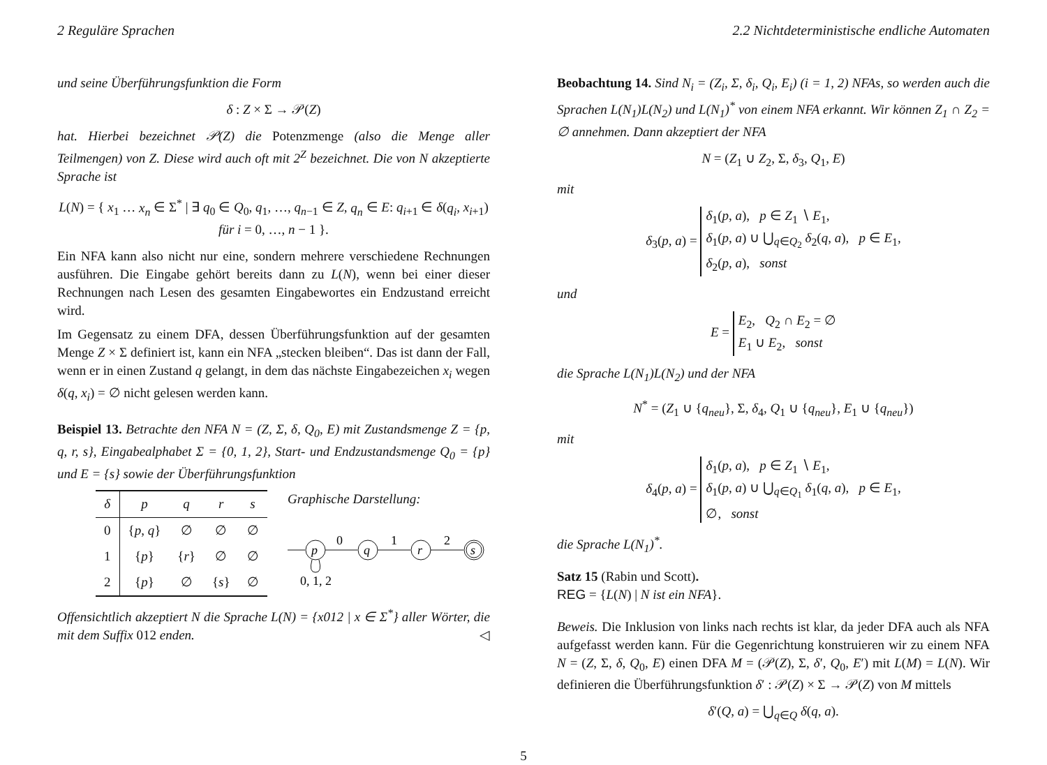2 Reguläre Sprachen 2.2 Nichtdeterministische endliche Automaten
und seine Überführungsfunktion die Form
δ : Z × Σ → 𝒫(Z)
hat. Hierbei bezeichnet 𝒫(Z) die Potenzmenge (also die Menge aller Teilmengen) von Z. Diese wird auch oft mit 2<sup>Z</sup> bezeichnet. Die von N akzeptierte Sprache ist
L(N) = { x<sub>1</sub> … x<sub>n</sub> ∈ Σ<sup>*</sup> | ∃ q<sub>0</sub> ∈ Q<sub>0</sub>, q<sub>1</sub>, …, q<sub>n−1</sub> ∈ Z, q<sub>n</sub> ∈ E: q<sub>i+1</sub> ∈ δ(q<sub>i</sub>, x<sub>i+1</sub>) für i = 0, …, n − 1 }.
Ein NFA kann also nicht nur eine, sondern mehrere verschiedene Rechnungen ausführen. Die Eingabe gehört bereits dann zu L(N), wenn bei einer dieser Rechnungen nach Lesen des gesamten Eingabewortes ein Endzustand erreicht wird.
Im Gegensatz zu einem DFA, dessen Überführungsfunktion auf der gesamten Menge Z × Σ definiert ist, kann ein NFA „stecken bleiben“. Das ist dann der Fall, wenn er in einen Zustand q gelangt, in dem das nächste Eingabezeichen x<sub>i</sub> wegen δ(q, x<sub>i</sub>) = ∅ nicht gelesen werden kann.
Beispiel 13. Betrachte den NFA N = (Z, Σ, δ, Q<sub>0</sub>, E) mit Zustandsmenge Z = {p, q, r, s}, Eingabealphabet Σ = {0, 1, 2}, Start- und Endzustandsmenge Q<sub>0</sub> = {p} und E = {s} sowie der Überführungsfunktion
| δ | p | q | r | s |
| --- | --- | --- | --- | --- |
| 0 | { p , q } | ∅ | ∅ | ∅ |
| 1 | { p } | { r } | ∅ | ∅ |
| 2 | { p } | ∅ | { s } | ∅ |
Graphische Darstellung:
p
0
q
1
r
2
s
0, 1, 2
Offensichtlich akzeptiert N die Sprache L(N) = {x012 | x ∈ Σ<sup>*</sup>} aller Wörter, die mit dem Suffix 012 enden. ◁
Beobachtung 14. Sind N<sub>i</sub> = (Z<sub>i</sub>, Σ, δ<sub>i</sub>, Q<sub>i</sub>, E<sub>i</sub>) (i = 1, 2) NFAs, so werden auch die Sprachen L(N<sub>1</sub>)L(N<sub>2</sub>) und L(N<sub>1</sub>)<sup>*</sup> von einem NFA erkannt. Wir können Z<sub>1</sub> ∩ Z<sub>2</sub> = ∅ annehmen. Dann akzeptiert der NFA
N = (Z<sub>1</sub> ∪ Z<sub>2</sub>, Σ, δ<sub>3</sub>, Q<sub>1</sub>, E)
mit
δ<sub>3</sub>(p, a) = δ<sub>1</sub>(p, a), p ∈ Z<sub>1</sub> ∖ E<sub>1</sub>,
δ<sub>1</sub>(p, a) ∪ ⋃<sub>q∈Q<sub>2</sub></sub> δ<sub>2</sub>(q, a), p ∈ E<sub>1</sub>,
δ<sub>2</sub>(p, a), sonst
und
E = E<sub>2</sub>, Q<sub>2</sub> ∩ E<sub>2</sub> = ∅
E<sub>1</sub> ∪ E<sub>2</sub>, sonst
die Sprache L(N<sub>1</sub>)L(N<sub>2</sub>) und der NFA
N<sup>*</sup> = (Z<sub>1</sub> ∪ {q<sub>neu</sub>}, Σ, δ<sub>4</sub>, Q<sub>1</sub> ∪ {q<sub>neu</sub>}, E<sub>1</sub> ∪ {q<sub>neu</sub>})
mit
δ<sub>4</sub>(p, a) = δ<sub>1</sub>(p, a), p ∈ Z<sub>1</sub> ∖ E<sub>1</sub>,
δ<sub>1</sub>(p, a) ∪ ⋃<sub>q∈Q<sub>1</sub></sub> δ<sub>1</sub>(q, a), p ∈ E<sub>1</sub>,
∅, sonst
die Sprache L(N<sub>1</sub>)<sup>*</sup>.
Satz 15 (Rabin und Scott).
REG = {L(N) | N ist ein NFA}.
Beweis. Die Inklusion von links nach rechts ist klar, da jeder DFA auch als NFA aufgefasst werden kann. Für die Gegenrichtung konstruieren wir zu einem NFA N = (Z, Σ, δ, Q<sub>0</sub>, E) einen DFA M = (𝒫(Z), Σ, δ′, Q<sub>0</sub>, E′) mit L(M) = L(N). Wir definieren die Überführungsfunktion δ′ : 𝒫(Z) × Σ → 𝒫(Z) von M mittels
δ′(Q, a) = ⋃<sub>q∈Q</sub> δ(q, a).
5